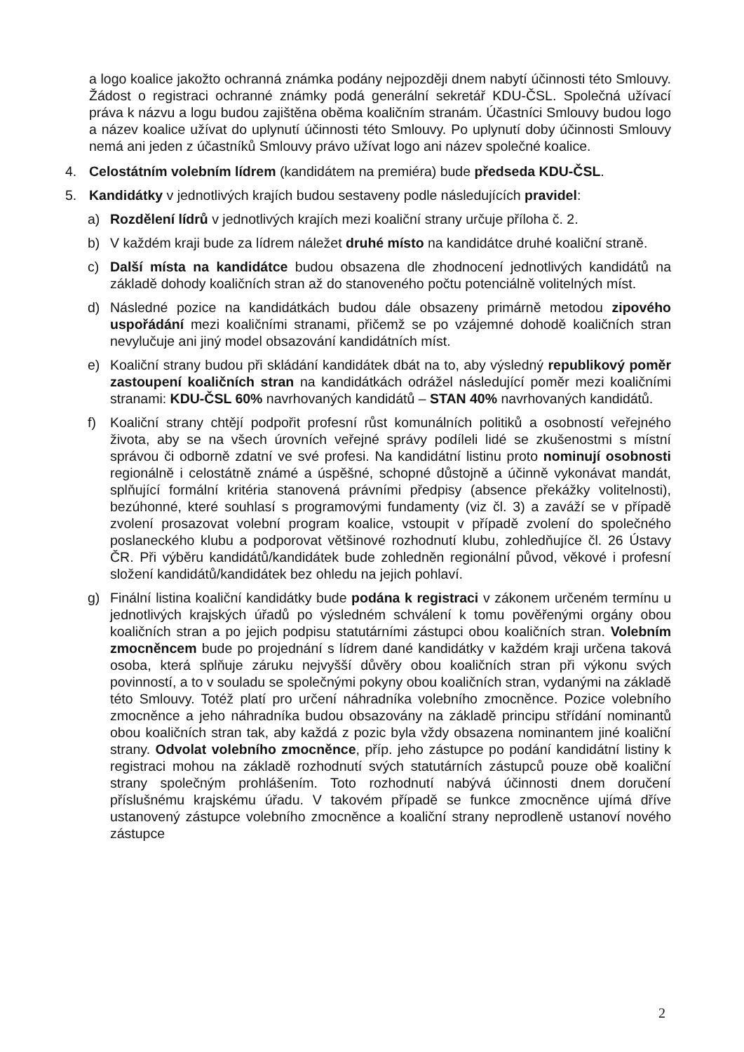a logo koalice jakožto ochranná známka podány nejpozději dnem nabytí účinnosti této Smlouvy. Žádost o registraci ochranné známky podá generální sekretář KDU-ČSL. Společná užívací práva k názvu a logu budou zajištěna oběma koaličním stranám. Účastníci Smlouvy budou logo a název koalice užívat do uplynutí účinnosti této Smlouvy. Po uplynutí doby účinnosti Smlouvy nemá ani jeden z účastníků Smlouvy právo užívat logo ani název společné koalice.
4. Celostátním volebním lídrem (kandidátem na premiéra) bude předseda KDU-ČSL.
5. Kandidátky v jednotlivých krajích budou sestaveny podle následujících pravidel:
a) Rozdělení lídrů v jednotlivých krajích mezi koaliční strany určuje příloha č. 2.
b) V každém kraji bude za lídrem náležet druhé místo na kandidátce druhé koaliční straně.
c) Další místa na kandidátce budou obsazena dle zhodnocení jednotlivých kandidátů na základě dohody koaličních stran až do stanoveného počtu potenciálně volitelných míst.
d) Následné pozice na kandidátkách budou dále obsazeny primárně metodou zipového uspořádání mezi koaličními stranami, přičemž se po vzájemné dohodě koaličních stran nevylučuje ani jiný model obsazování kandidátních míst.
e) Koaliční strany budou při skládání kandidátek dbát na to, aby výsledný republikový poměr zastoupení koaličních stran na kandidátkách odrážel následující poměr mezi koaličními stranami: KDU-ČSL 60% navrhovaných kandidátů – STAN 40% navrhovaných kandidátů.
f) Koaliční strany chtějí podpořit profesní růst komunálních politiků a osobností veřejného života, aby se na všech úrovních veřejné správy podíleli lidé se zkušenostmi s místní správou či odborně zdatní ve své profesi. Na kandidátní listinu proto nominují osobnosti regionálně i celostátně známé a úspěšné, schopné důstojně a účinně vykonávat mandát, splňující formální kritéria stanovená právními předpisy (absence překážky volitelnosti), bezúhonné, které souhlasí s programovými fundamenty (viz čl. 3) a zaváží se v případě zvolení prosazovat volební program koalice, vstoupit v případě zvolení do společného poslaneckého klubu a podporovat většinové rozhodnutí klubu, zohledňujíce čl. 26 Ústavy ČR. Při výběru kandidátů/kandidátek bude zohledněn regionální původ, věkové i profesní složení kandidátů/kandidátek bez ohledu na jejich pohlaví.
g) Finální listina koaliční kandidátky bude podána k registraci v zákonem určeném termínu u jednotlivých krajských úřadů po výsledném schválení k tomu pověřenými orgány obou koaličních stran a po jejich podpisu statutárními zástupci obou koaličních stran. Volebním zmocněncem bude po projednání s lídrem dané kandidátky v každém kraji určena taková osoba, která splňuje záruku nejvyšší důvěry obou koaličních stran při výkonu svých povinností, a to v souladu se společnými pokyny obou koaličních stran, vydanými na základě této Smlouvy. Totéž platí pro určení náhradníka volebního zmocněnce. Pozice volebního zmocněnce a jeho náhradníka budou obsazovány na základě principu střídání nominantů obou koaličních stran tak, aby každá z pozic byla vždy obsazena nominantem jiné koaliční strany. Odvolat volebního zmocněnce, příp. jeho zástupce po podání kandidátní listiny k registraci mohou na základě rozhodnutí svých statutárních zástupců pouze obě koaliční strany společným prohlášením. Toto rozhodnutí nabývá účinnosti dnem doručení příslušnému krajskému úřadu. V takovém případě se funkce zmocněnce ujímá dříve ustanovený zástupce volebního zmocněnce a koaliční strany neprodleně ustanoví nového zástupce
2